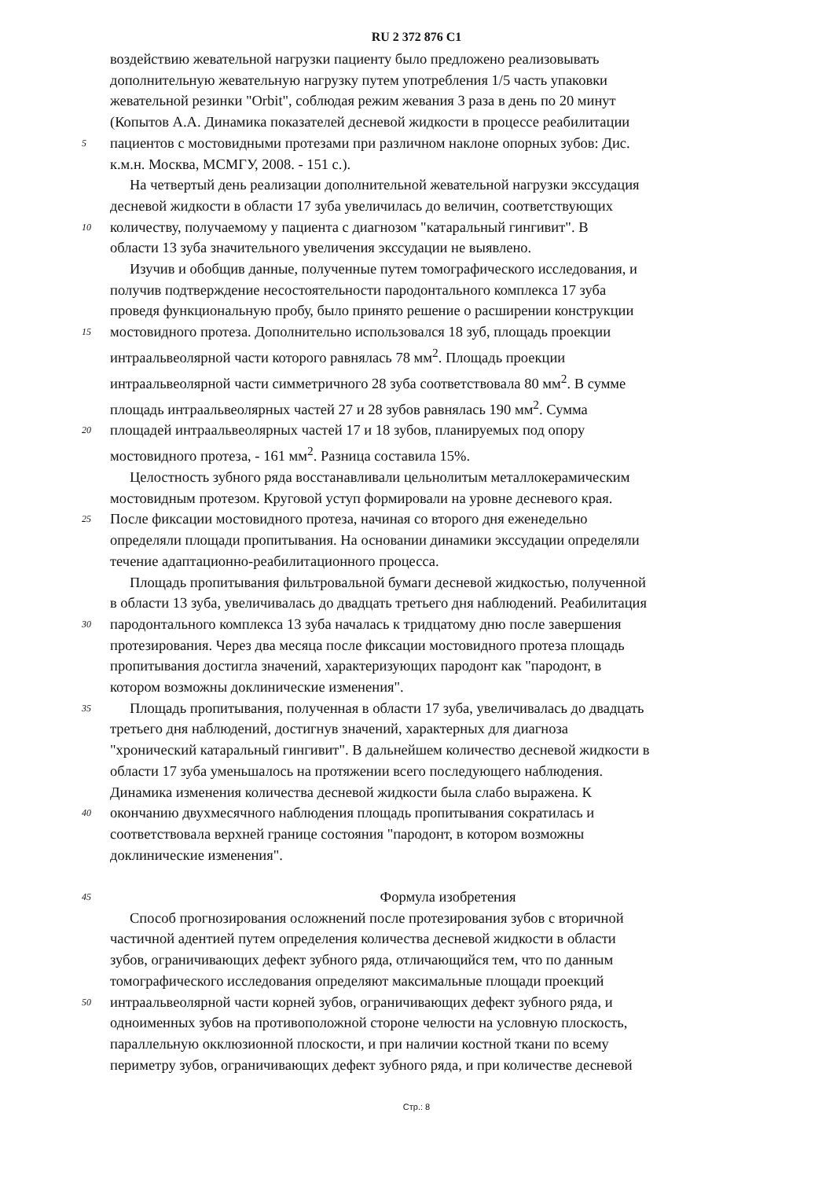RU 2 372 876 C1
воздействию жевательной нагрузки пациенту было предложено реализовывать
дополнительную жевательную нагрузку путем употребления 1/5 часть упаковки
жевательной резинки "Orbit", соблюдая режим жевания 3 раза в день по 20 минут
(Копытов А.А. Динамика показателей десневой жидкости в процессе реабилитации
5 пациентов с мостовидными протезами при различном наклоне опорных зубов: Дис.
к.м.н. Москва, МСМГУ, 2008. - 151 с.).
На четвертый день реализации дополнительной жевательной нагрузки экссудация
десневой жидкости в области 17 зуба увеличилась до величин, соответствующих
10 количеству, получаемому у пациента с диагнозом "катаральный гингивит". В
области 13 зуба значительного увеличения экссудации не выявлено.
Изучив и обобщив данные, полученные путем томографического исследования, и
получив подтверждение несостоятельности пародонтального комплекса 17 зуба
проведя функциональную пробу, было принято решение о расширении конструкции
15 мостовидного протеза. Дополнительно использовался 18 зуб, площадь проекции
интраальвеолярной части которого равнялась 78 мм<sup>2</sup>. Площадь проекции
интраальвеолярной части симметричного 28 зуба соответствовала 80 мм<sup>2</sup>. В сумме
площадь интраальвеолярных частей 27 и 28 зубов равнялась 190 мм<sup>2</sup>. Сумма
20 площадей интраальвеолярных частей 17 и 18 зубов, планируемых под опору
мостовидного протеза, - 161 мм<sup>2</sup>. Разница составила 15%.
Целостность зубного ряда восстанавливали цельнолитым металлокерамическим
мостовидным протезом. Круговой уступ формировали на уровне десневого края.
25 После фиксации мостовидного протеза, начиная со второго дня еженедельно
определяли площади пропитывания. На основании динамики экссудации определяли
течение адаптационно-реабилитационного процесса.
Площадь пропитывания фильтровальной бумаги десневой жидкостью, полученной
в области 13 зуба, увеличивалась до двадцать третьего дня наблюдений. Реабилитация
30 пародонтального комплекса 13 зуба началась к тридцатому дню после завершения
протезирования. Через два месяца после фиксации мостовидного протеза площадь
пропитывания достигла значений, характеризующих пародонт как "пародонт, в
котором возможны доклинические изменения".
35 Площадь пропитывания, полученная в области 17 зуба, увеличивалась до двадцать
третьего дня наблюдений, достигнув значений, характерных для диагноза
"хронический катаральный гингивит". В дальнейшем количество десневой жидкости в
области 17 зуба уменьшалось на протяжении всего последующего наблюдения.
Динамика изменения количества десневой жидкости была слабо выражена. К
40 окончанию двухмесячного наблюдения площадь пропитывания сократилась и
соответствовала верхней границе состояния "пародонт, в котором возможны
доклинические изменения".
45 Формула изобретения
Способ прогнозирования осложнений после протезирования зубов с вторичной
частичной адентией путем определения количества десневой жидкости в области
зубов, ограничивающих дефект зубного ряда, отличающийся тем, что по данным
томографического исследования определяют максимальные площади проекций
50 интраальвеолярной части корней зубов, ограничивающих дефект зубного ряда, и
одноименных зубов на противоположной стороне челюсти на условную плоскость,
параллельную окклюзионной плоскости, и при наличии костной ткани по всему
периметру зубов, ограничивающих дефект зубного ряда, и при количестве десневой
Стр.: 8